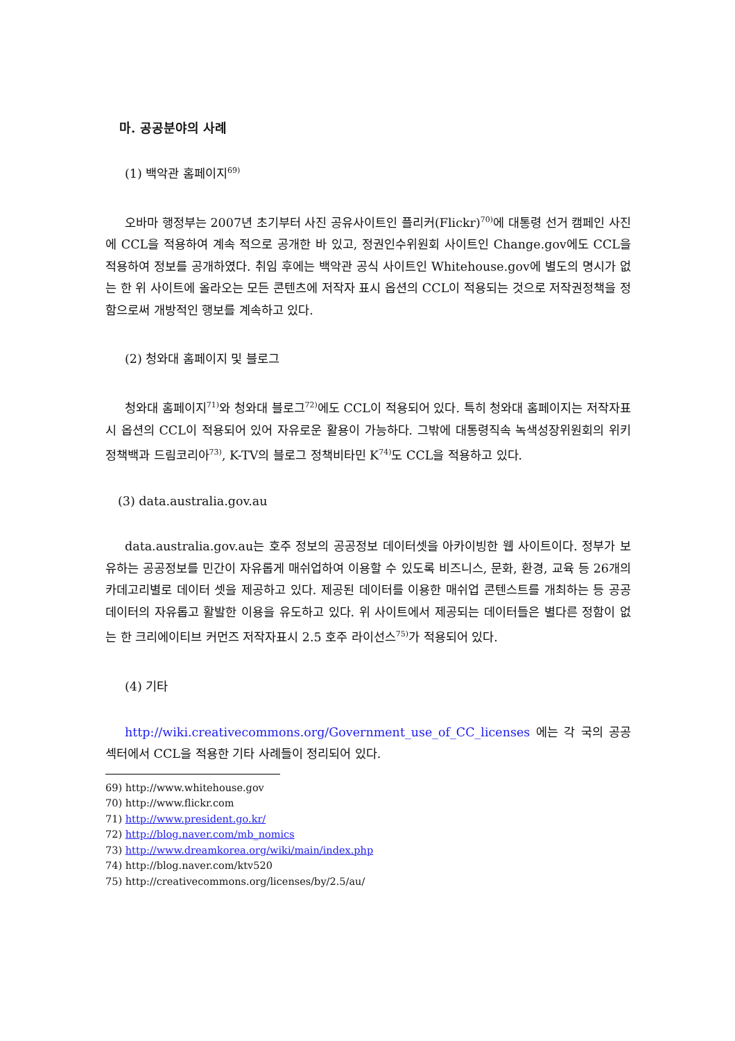마. 공공분야의 사례
(1) 백악관 홈페이지<sup>69)</sup>
오바마 행정부는 2007년 초기부터 사진 공유사이트인 플리커(Flickr)<sup>70)</sup>에 대통령 선거 캠페인 사진에 CCL을 적용하여 계속 적으로 공개한 바 있고, 정권인수위원회 사이트인 Change.gov에도 CCL을 적용하여 정보를 공개하였다. 취임 후에는 백악관 공식 사이트인 Whitehouse.gov에 별도의 명시가 없는 한 위 사이트에 올라오는 모든 콘텐츠에 저작자 표시 옵션의 CCL이 적용되는 것으로 저작권정책을 정함으로써 개방적인 행보를 계속하고 있다.
(2) 청와대 홈페이지 및 블로그
청와대 홈페이지<sup>71)</sup>와 청와대 블로그<sup>72)</sup>에도 CCL이 적용되어 있다. 특히 청와대 홈페이지는 저작자표시 옵션의 CCL이 적용되어 있어 자유로운 활용이 가능하다. 그밖에 대통령직속 녹색성장위원회의 위키정책백과 드림코리아<sup>73)</sup>, K-TV의 블로그 정책비타민 K<sup>74)</sup>도 CCL을 적용하고 있다.
(3) data.australia.gov.au
data.australia.gov.au는 호주 정보의 공공정보 데이터셋을 아카이빙한 웹 사이트이다. 정부가 보유하는 공공정보를 민간이 자유롭게 매쉬업하여 이용할 수 있도록 비즈니스, 문화, 환경, 교육 등 26개의 카데고리별로 데이터 셋을 제공하고 있다. 제공된 데이터를 이용한 매쉬업 콘텐스트를 개최하는 등 공공데이터의 자유롭고 활발한 이용을 유도하고 있다. 위 사이트에서 제공되는 데이터들은 별다른 정함이 없는 한 크리에이티브 커먼즈 저작자표시 2.5 호주 라이선스<sup>75)</sup>가 적용되어 있다.
(4) 기타
http://wiki.creativecommons.org/Government_use_of_CC_licenses 에는 각 국의 공공섹터에서 CCL을 적용한 기타 사례들이 정리되어 있다.
69) http://www.whitehouse.gov
70) http://www.flickr.com
71) http://www.president.go.kr/
72) http://blog.naver.com/mb_nomics
73) http://www.dreamkorea.org/wiki/main/index.php
74) http://blog.naver.com/ktv520
75) http://creativecommons.org/licenses/by/2.5/au/